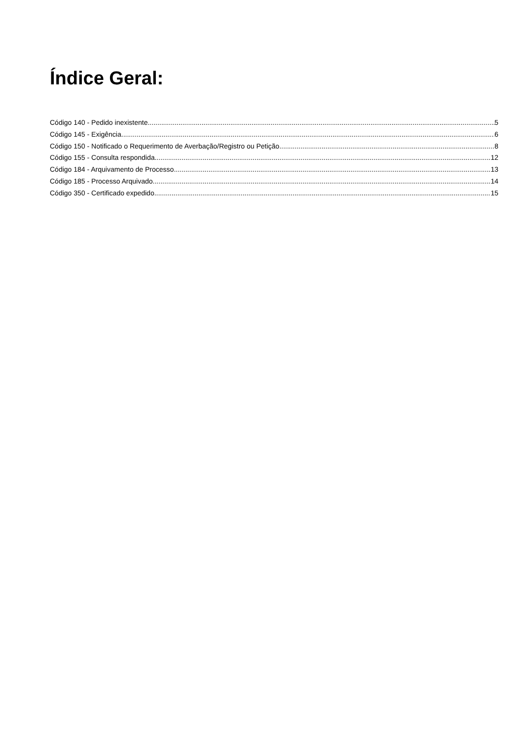Índice Geral:
Código 140 - Pedido inexistente 5
Código 145 - Exigência 6
Código 150 - Notificado o Requerimento de Averbação/Registro ou Petição 8
Código 155 - Consulta respondida 12
Código 184 - Arquivamento de Processo 13
Código 185 - Processo Arquivado 14
Código 350 - Certificado expedido 15